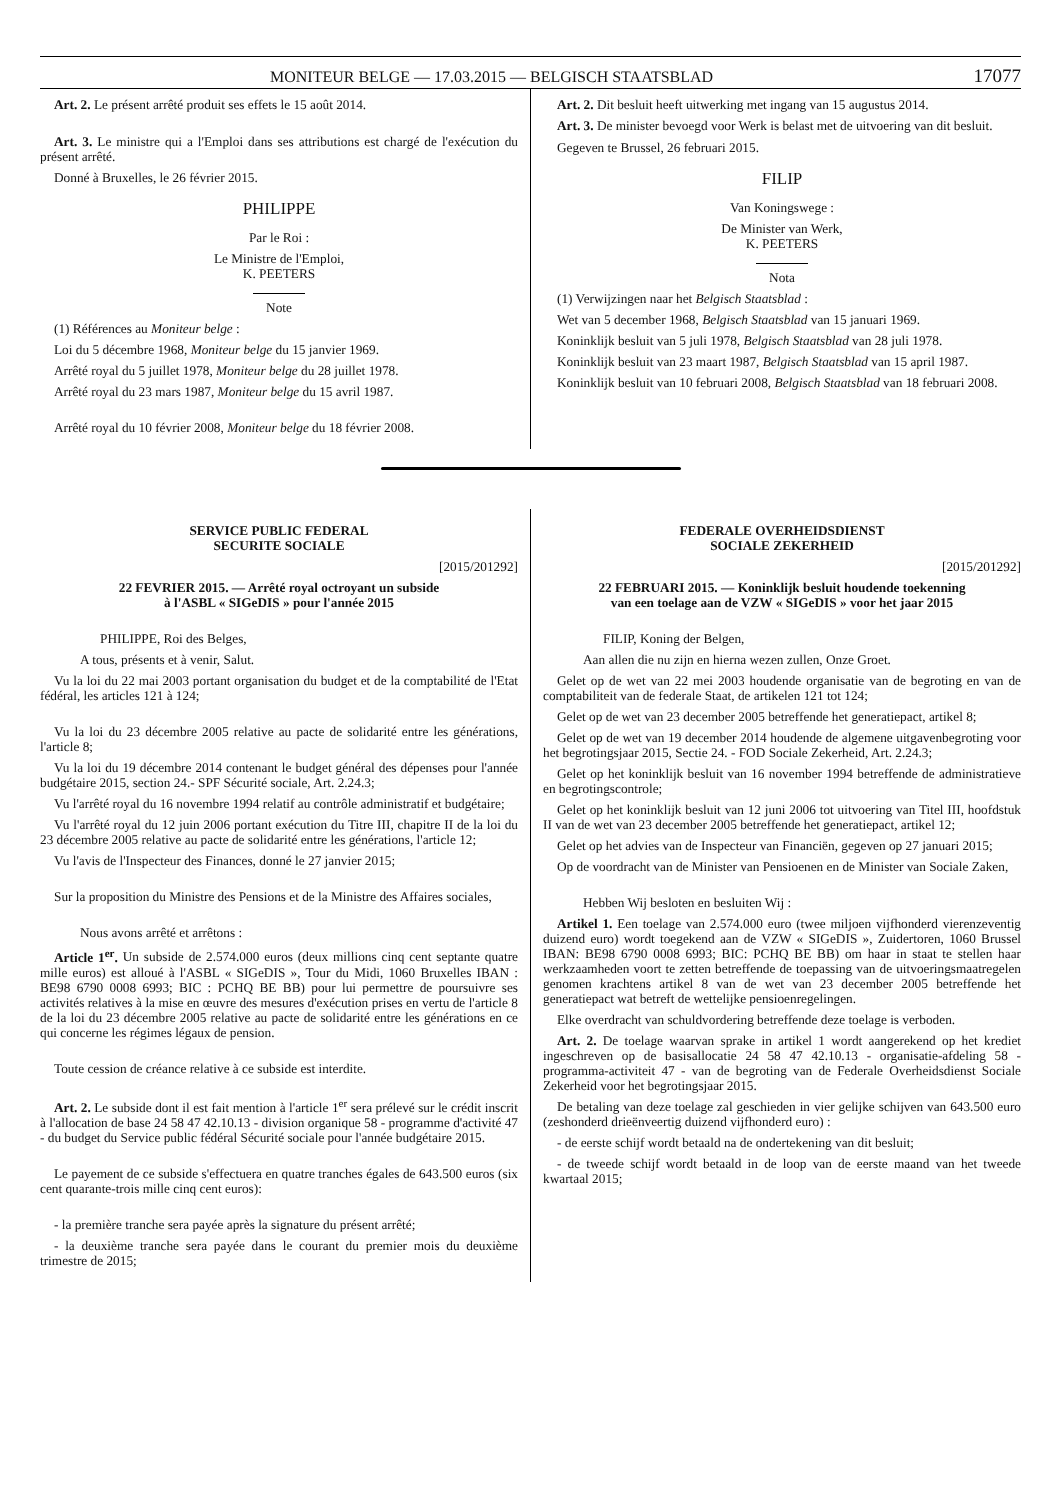MONITEUR BELGE — 17.03.2015 — BELGISCH STAATSBLAD 17077
Art. 2. Le présent arrêté produit ses effets le 15 août 2014.
Art. 3. Le ministre qui a l'Emploi dans ses attributions est chargé de l'exécution du présent arrêté.
Donné à Bruxelles, le 26 février 2015.
PHILIPPE
Par le Roi :
Le Ministre de l'Emploi,
K. PEETERS
Note
(1) Références au Moniteur belge :
Loi du 5 décembre 1968, Moniteur belge du 15 janvier 1969.
Arrêté royal du 5 juillet 1978, Moniteur belge du 28 juillet 1978.
Arrêté royal du 23 mars 1987, Moniteur belge du 15 avril 1987.
Arrêté royal du 10 février 2008, Moniteur belge du 18 février 2008.
Art. 2. Dit besluit heeft uitwerking met ingang van 15 augustus 2014.
Art. 3. De minister bevoegd voor Werk is belast met de uitvoering van dit besluit.
Gegeven te Brussel, 26 februari 2015.
FILIP
Van Koningswege :
De Minister van Werk,
K. PEETERS
Nota
(1) Verwijzingen naar het Belgisch Staatsblad :
Wet van 5 december 1968, Belgisch Staatsblad van 15 januari 1969.
Koninklijk besluit van 5 juli 1978, Belgisch Staatsblad van 28 juli 1978.
Koninklijk besluit van 23 maart 1987, Belgisch Staatsblad van 15 april 1987.
Koninklijk besluit van 10 februari 2008, Belgisch Staatsblad van 18 februari 2008.
SERVICE PUBLIC FEDERAL
SECURITE SOCIALE
[2015/201292]
22 FEVRIER 2015. — Arrêté royal octroyant un subside
à l'ASBL « SIGeDIS » pour l'année 2015
PHILIPPE, Roi des Belges,
A tous, présents et à venir, Salut.
Vu la loi du 22 mai 2003 portant organisation du budget et de la comptabilité de l'Etat fédéral, les articles 121 à 124;
Vu la loi du 23 décembre 2005 relative au pacte de solidarité entre les générations, l'article 8;
Vu la loi du 19 décembre 2014 contenant le budget général des dépenses pour l'année budgétaire 2015, section 24.- SPF Sécurité sociale, Art. 2.24.3;
Vu l'arrêté royal du 16 novembre 1994 relatif au contrôle administratif et budgétaire;
Vu l'arrêté royal du 12 juin 2006 portant exécution du Titre III, chapitre II de la loi du 23 décembre 2005 relative au pacte de solidarité entre les générations, l'article 12;
Vu l'avis de l'Inspecteur des Finances, donné le 27 janvier 2015;
Sur la proposition du Ministre des Pensions et de la Ministre des Affaires sociales,
Nous avons arrêté et arrêtons :
Article 1<sup>er</sup>. Un subside de 2.574.000 euros (deux millions cinq cent septante quatre mille euros) est alloué à l'ASBL « SIGeDIS », Tour du Midi, 1060 Bruxelles IBAN : BE98 6790 0008 6993; BIC : PCHQ BE BB) pour lui permettre de poursuivre ses activités relatives à la mise en œuvre des mesures d'exécution prises en vertu de l'article 8 de la loi du 23 décembre 2005 relative au pacte de solidarité entre les générations en ce qui concerne les régimes légaux de pension.
Toute cession de créance relative à ce subside est interdite.
Art. 2. Le subside dont il est fait mention à l'article 1<sup>er</sup> sera prélevé sur le crédit inscrit à l'allocation de base 24 58 47 42.10.13 - division organique 58 - programme d'activité 47 - du budget du Service public fédéral Sécurité sociale pour l'année budgétaire 2015.
Le payement de ce subside s'effectuera en quatre tranches égales de 643.500 euros (six cent quarante-trois mille cinq cent euros):
- la première tranche sera payée après la signature du présent arrêté;
- la deuxième tranche sera payée dans le courant du premier mois du deuxième trimestre de 2015;
FEDERALE OVERHEIDSDIENST
SOCIALE ZEKERHEID
[2015/201292]
22 FEBRUARI 2015. — Koninklijk besluit houdende toekenning
van een toelage aan de VZW « SIGeDIS » voor het jaar 2015
FILIP, Koning der Belgen,
Aan allen die nu zijn en hierna wezen zullen, Onze Groet.
Gelet op de wet van 22 mei 2003 houdende organisatie van de begroting en van de comptabiliteit van de federale Staat, de artikelen 121 tot 124;
Gelet op de wet van 23 december 2005 betreffende het generatiepact, artikel 8;
Gelet op de wet van 19 december 2014 houdende de algemene uitgavenbegroting voor het begrotingsjaar 2015, Sectie 24. - FOD Sociale Zekerheid, Art. 2.24.3;
Gelet op het koninklijk besluit van 16 november 1994 betreffende de administratieve en begrotingscontrole;
Gelet op het koninklijk besluit van 12 juni 2006 tot uitvoering van Titel III, hoofdstuk II van de wet van 23 december 2005 betreffende het generatiepact, artikel 12;
Gelet op het advies van de Inspecteur van Financiën, gegeven op 27 januari 2015;
Op de voordracht van de Minister van Pensioenen en de Minister van Sociale Zaken,
Hebben Wij besloten en besluiten Wij :
Artikel 1. Een toelage van 2.574.000 euro (twee miljoen vijfhonderd vierenzeventig duizend euro) wordt toegekend aan de VZW « SIGeDIS », Zuidertoren, 1060 Brussel IBAN: BE98 6790 0008 6993; BIC: PCHQ BE BB) om haar in staat te stellen haar werkzaamheden voort te zetten betreffende de toepassing van de uitvoeringsmaatregelen genomen krachtens artikel 8 van de wet van 23 december 2005 betreffende het generatiepact wat betreft de wettelijke pensioenregelingen.
Elke overdracht van schuldvordering betreffende deze toelage is verboden.
Art. 2. De toelage waarvan sprake in artikel 1 wordt aangerekend op het krediet ingeschreven op de basisallocatie 24 58 47 42.10.13 - organisatie-afdeling 58 - programma-activiteit 47 - van de begroting van de Federale Overheidsdienst Sociale Zekerheid voor het begrotingsjaar 2015.
De betaling van deze toelage zal geschieden in vier gelijke schijven van 643.500 euro (zeshonderd drieënveertig duizend vijfhonderd euro) :
- de eerste schijf wordt betaald na de ondertekening van dit besluit;
- de tweede schijf wordt betaald in de loop van de eerste maand van het tweede kwartaal 2015;